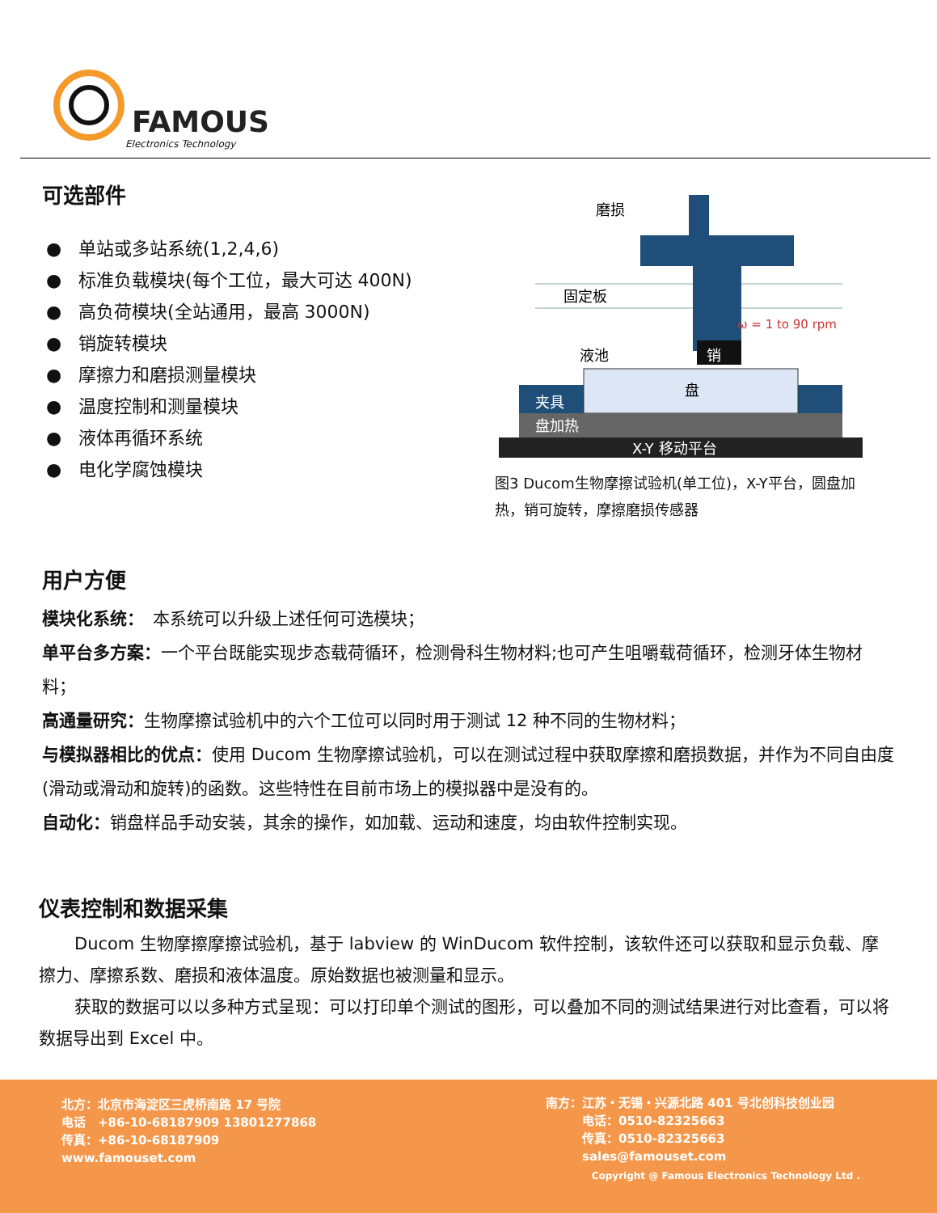FAMOUS
Electronics Technology
可选部件
● 单站或多站系统(1,2,4,6)
● 标准负载模块(每个工位，最大可达 400N)
● 高负荷模块(全站通用，最高 3000N)
● 销旋转模块
● 摩擦力和磨损测量模块
● 温度控制和测量模块
● 液体再循环系统
● 电化学腐蚀模块
磨损
固定板
ω = 1 to 90 rpm
液池
销
盘
夹具
盘加热
X-Y 移动平台
图3 Ducom生物摩擦试验机(单工位)，X-Y平台，圆盘加热，销可旋转，摩擦磨损传感器
用户方便
模块化系统：　本系统可以升级上述任何可选模块；
单平台多方案：一个平台既能实现步态载荷循环，检测骨科生物材料;也可产生咀嚼载荷循环，检测牙体生物材料；
高通量研究：生物摩擦试验机中的六个工位可以同时用于测试 12 种不同的生物材料；
与模拟器相比的优点：使用 Ducom 生物摩擦试验机，可以在测试过程中获取摩擦和磨损数据，并作为不同自由度(滑动或滑动和旋转)的函数。这些特性在目前市场上的模拟器中是没有的。
自动化：销盘样品手动安装，其余的操作，如加载、运动和速度，均由软件控制实现。
仪表控制和数据采集
Ducom 生物摩擦摩擦试验机，基于 labview 的 WinDucom 软件控制，该软件还可以获取和显示负载、摩擦力、摩擦系数、磨损和液体温度。原始数据也被测量和显示。
获取的数据可以以多种方式呈现：可以打印单个测试的图形，可以叠加不同的测试结果进行对比查看，可以将数据导出到 Excel 中。
北方：北京市海淀区三虎桥南路 17 号院
电话　+86-10-68187909 13801277868
传真：+86-10-68187909
www.famouset.com
南方：江苏・无锡・兴源北路 401 号北创科技创业园
　　　电话：0510-82325663
　　　传真：0510-82325663
　　　sales@famouset.com
Copyright @ Famous Electronics Technology Ltd .